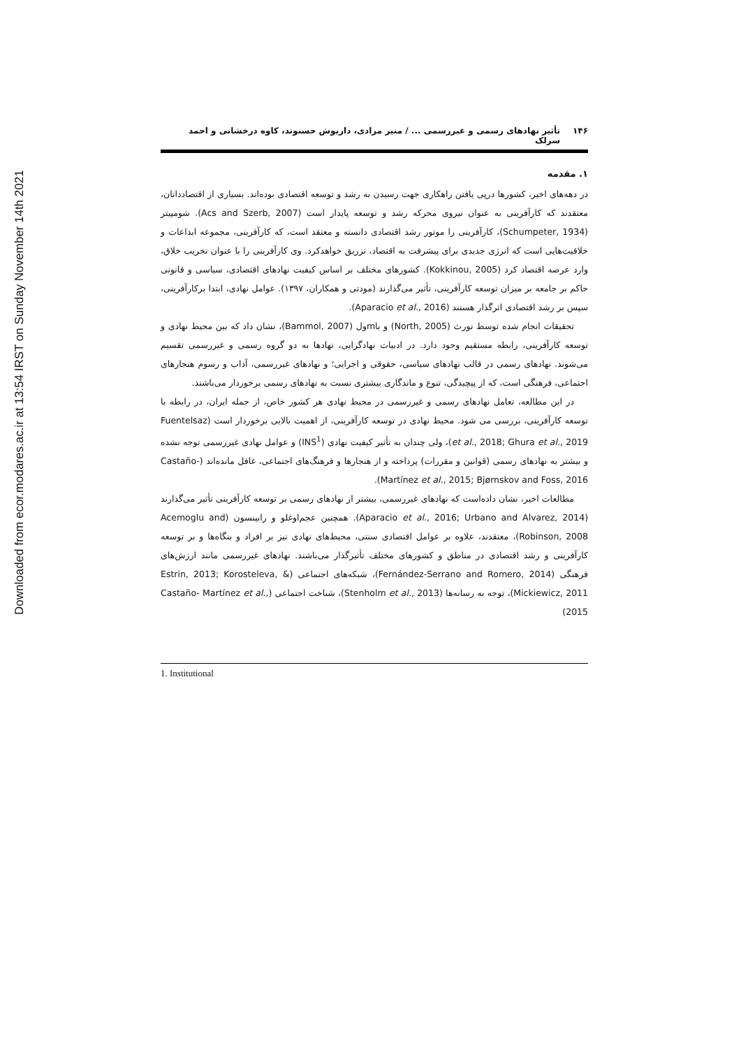Downloaded from ecor.modares.ac.ir at 13:54 IRST on Sunday November 14th 2021
۱۴۶ تأثیر نهادهای رسمی و غیررسمی ... / منیر مرادی، داریوش حسنوند، کاوه درخشانی و احمد سرلک
۱. مقدمه
در دهه‌های اخیر، کشورها درپی یافتن راهکاری جهت رسیدن به رشد و توسعه اقتصادی بوده‌اند. بسیاری از اقتصاددانان، معتقدند که کارآفرینی به عنوان نیروی محرکه رشد و توسعه پایدار است (Acs and Szerb, 2007). شومپیتر (Schumpeter, 1934)، کارآفرینی را موتور رشد اقتصادی دانسته و معتقد است، که کارآفرینی، مجموعه ابداعات و خلاقیت‌هایی است که انرژی جدیدی برای پیشرفت به اقتصاد، تزریق خواهدکرد. وی کارآفرینی را با عنوان تخریب خلاق، وارد عرصه اقتصاد کرد (Kokkinou, 2005). کشورهای مختلف بر اساس کیفیت نهادهای اقتصادی، سیاسی و قانونی حاکم بر جامعه بر میزان توسعه کارآفرینی، تأثیر می‌گذارند (مودتی و همکاران، ۱۳۹۷). عوامل نهادی، ابتدا برکارآفرینی، سپس بر رشد اقتصادی اثرگذار هستند (Aparacio et al., 2016).
تحقیقات انجام شده توسط نورث (North, 2005) و باmول (Bammol, 2007)، نشان داد که بین محیط نهادی و توسعه کارآفرینی، رابطه مستقیم وجود دارد. در ادبیات نهادگرایی، نهادها به دو گروه رسمی و غیررسمی تقسیم می‌شوند. نهادهای رسمی در قالب نهادهای سیاسی، حقوقی و اجرایی؛ و نهادهای غیررسمی، آداب و رسوم هنجارهای اجتماعی، فرهنگی است، که از پیچیدگی، تنوع و ماندگاری بیشتری نسبت به نهادهای رسمی برخوردار می‌باشند.
در این مطالعه، تعامل نهادهای رسمی و غیررسمی در محیط نهادی هر کشور خاص، از جمله ایران، در رابطه با توسعه کارآفرینی، بررسی می شود. محیط نهادی در توسعه کارآفرینی، از اهمیت بالایی برخوردار است (Fuentelsaz et al., 2018; Ghura et al., 2019)، ولی چندان به تأثیر کیفیت نهادی (INS<sup>1</sup>) و عوامل نهادی غیررسمی توجه نشده و بیشتر به نهادهای رسمی (قوانین و مقررات) پرداخته و از هنجارها و فرهنگ‌های اجتماعی، غافل مانده‌اند (Castaño-Martínez et al., 2015; Bjørnskov and Foss, 2016).
مطالعات اخیر، نشان داده‌است که نهادهای غیررسمی، بیشتر از نهادهای رسمی بر توسعه کارآفرینی تأثیر می‌گذارند (Aparacio et al., 2016; Urbano and Alvarez, 2014). همچنین عجم‌اوغلو و رابینسون (Acemoglu and Robinson, 2008)، معتقدند، علاوه بر عوامل اقتصادی سنتی، محیط‌های نهادی نیز بر افراد و بنگاه‌ها و بر توسعه کارآفرینی و رشد اقتصادی در مناطق و کشورهای مختلف تأثیرگذار می‌باشند. نهادهای غیررسمی مانند ارزش‌های فرهنگی (Fernández-Serrano and Romero, 2014)، شبکه‌های اجتماعی (Estrin, 2013; Korosteleva, & Mickiewicz, 2011)، توجه به رسانه‌ها (Stenholm et al., 2013)، شناخت اجتماعی (Castaño- Martínez et al., 2015)
1. Institutional